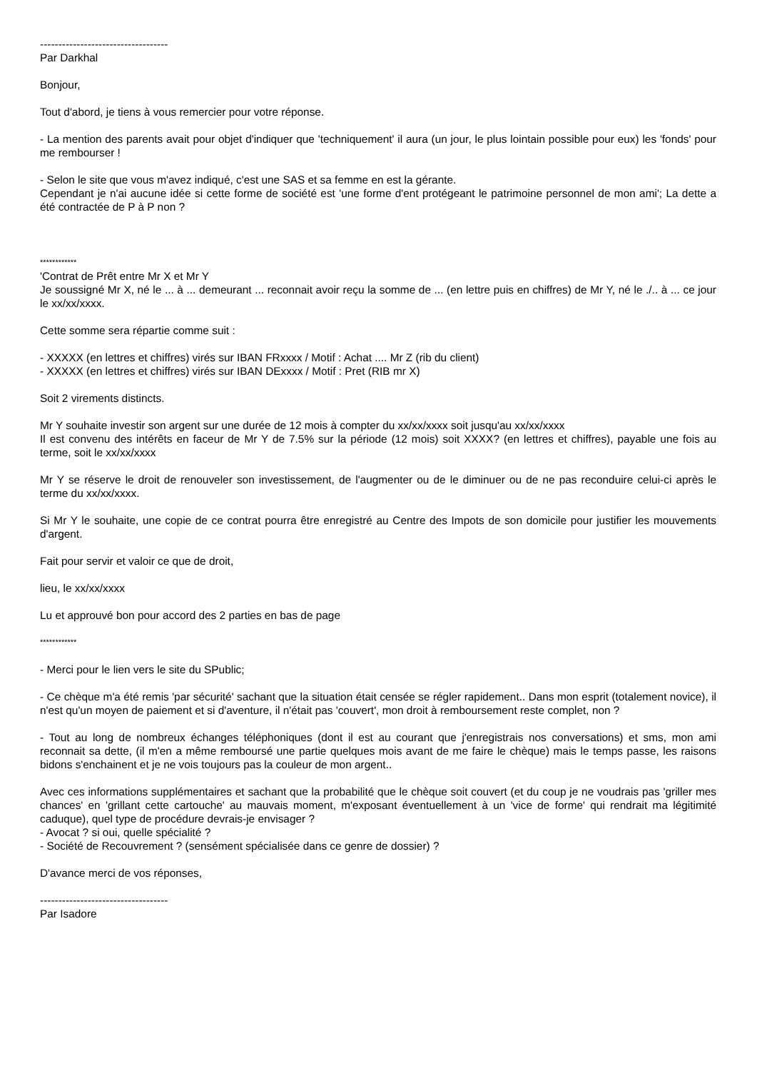-----------------------------------
Par Darkhal
Bonjour,
Tout d'abord, je tiens à vous remercier pour votre réponse.
- La mention des parents avait pour objet d'indiquer que 'techniquement' il aura (un jour, le plus lointain possible pour eux) les 'fonds' pour me rembourser !
- Selon le site que vous m'avez indiqué, c'est une SAS et sa femme en est la gérante.
Cependant je n'ai aucune idée si cette forme de société est 'une forme d'ent protégeant le patrimoine personnel de mon ami'; La dette a été contractée de P à P non ?
************
'Contrat de Prêt entre Mr X et Mr Y
Je soussigné Mr X, né le ... à ... demeurant ... reconnait avoir reçu la somme de ... (en lettre puis en chiffres) de Mr Y, né le ./.. à ... ce jour le xx/xx/xxxx.
Cette somme sera répartie comme suit :
- XXXXX (en lettres et chiffres) virés sur IBAN FRxxxx / Motif : Achat .... Mr Z (rib du client)
- XXXXX (en lettres et chiffres) virés sur IBAN DExxxx / Motif : Pret (RIB mr X)
Soit 2 virements distincts.
Mr Y souhaite investir son argent sur une durée de 12 mois à compter du xx/xx/xxxx soit jusqu'au xx/xx/xxxx
Il est convenu des intérêts en faceur de Mr Y de 7.5% sur la période (12 mois) soit XXXX? (en lettres et chiffres), payable une fois au terme, soit le xx/xx/xxxx
Mr Y se réserve le droit de renouveler son investissement, de l'augmenter ou de le diminuer ou de ne pas reconduire celui-ci après le terme du xx/xx/xxxx.
Si Mr Y le souhaite, une copie de ce contrat pourra être enregistré au Centre des Impots de son domicile pour justifier les mouvements d'argent.
Fait pour servir et valoir ce que de droit,
lieu, le xx/xx/xxxx
Lu et approuvé bon pour accord des 2 parties en bas de page
************
- Merci pour le lien vers le site du SPublic;
- Ce chèque m'a été remis 'par sécurité' sachant que la situation était censée se régler rapidement.. Dans mon esprit (totalement novice), il n'est qu'un moyen de paiement et si d'aventure, il n'était pas 'couvert', mon droit à remboursement reste complet, non ?
- Tout au long de nombreux échanges téléphoniques (dont il est au courant que j'enregistrais nos conversations) et sms, mon ami reconnait sa dette, (il m'en a même remboursé une partie quelques mois avant de me faire le chèque) mais le temps passe, les raisons bidons s'enchainent et je ne vois toujours pas la couleur de mon argent..
Avec ces informations supplémentaires et sachant que la probabilité que le chèque soit couvert (et du coup je ne voudrais pas 'griller mes chances' en 'grillant cette cartouche' au mauvais moment, m'exposant éventuellement à un 'vice de forme' qui rendrait ma légitimité caduque), quel type de procédure devrais-je envisager ?
- Avocat ? si oui, quelle spécialité ?
- Société de Recouvrement ? (sensément spécialisée dans ce genre de dossier) ?
D'avance merci de vos réponses,
-----------------------------------
Par Isadore